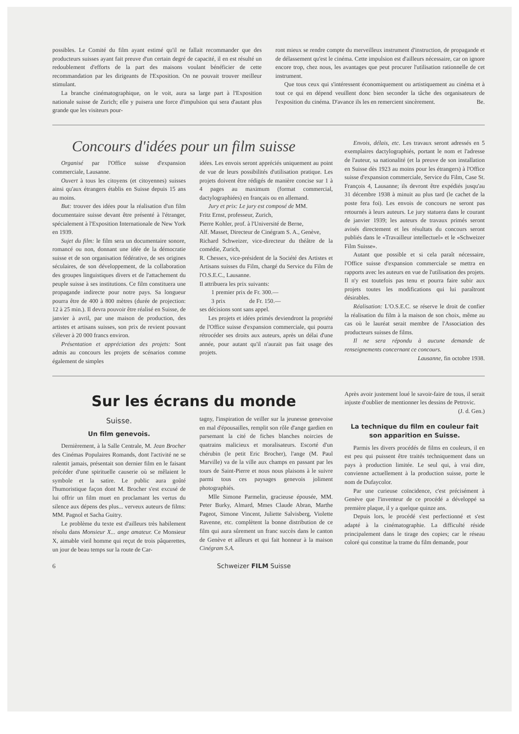possibles. Le Comité du film ayant estimé qu'il ne fallait recommander que des producteurs suisses ayant fait preuve d'un certain degré de capacité, il en est résulté un redoublement d'efforts de la part des maisons voulant bénéficier de cette recommandation par les dirigeants de l'Exposition. On ne pouvait trouver meilleur stimulant.
La branche cinématographique, on le voit, aura sa large part à l'Exposition nationale suisse de Zurich; elle y puisera une force d'impulsion qui sera d'autant plus grande que les visiteurs pour-
ront mieux se rendre compte du merveilleux instrument d'instruction, de propagande et de délassement qu'est le cinéma. Cette impulsion est d'ailleurs nécessaire, car on ignore encore trop, chez nous, les avantages que peut procurer l'utilisation rationnelle de cet instrument.
Que tous ceux qui s'intéressent économiquement ou artistiquement au cinéma et à tout ce qui en dépend veuillent donc bien seconder la tâche des organisateurs de l'exposition du cinéma. D'avance ils les en remercient sincèrement. Be.
Concours d'idées pour un film suisse
Organisé par l'Office suisse d'expansion commerciale, Lausanne.
Ouvert à tous les citoyens (et citoyennes) suisses ainsi qu'aux étrangers établis en Suisse depuis 15 ans au moins.
But: trouver des idées pour la réalisation d'un film documentaire suisse devant être présenté à l'étranger, spécialement à l'Exposition Internationale de New York en 1939.
Sujet du film: le film sera un documentaire sonore, romancé ou non, donnant une idée de la démocratie suisse et de son organisation fédérative, de ses origines séculaires, de son développement, de la collaboration des groupes linguistiques divers et de l'attachement du peuple suisse à ses institutions. Ce film constituera une propagande indirecte pour notre pays. Sa longueur pourra être de 400 à 800 mètres (durée de projection: 12 à 25 min.). Il devra pouvoir être réalisé en Suisse, de janvier à avril, par une maison de production, des artistes et artisans suisses, son prix de revient pouvant s'élever à 20 000 francs environ.
Présentation et appréciation des projets: Sont admis au concours les projets de scénarios comme également de simples
idées. Les envois seront appréciés uniquement au point de vue de leurs possibilités d'utilisation pratique. Les projets doivent être rédigés de manière concise sur 1 à 4 pages au maximum (format commercial, dactylographiées) en français ou en allemand.
Jury et prix: Le jury est composé de MM.
Fritz Ernst, professeur, Zurich,
Pierre Kohler, prof. à l'Université de Berne,
Alf. Masset, Directeur de Cinégram S. A., Genève,
Richard Schweizer, vice-directeur du théâtre de la comédie, Zurich,
R. Chessex, vice-président de la Société des Artistes et Artisans suisses du Film, chargé du Service du Film de l'O.S.E.C., Lausanne.
Il attribuera les prix suivants:
  1 premier prix de Fr. 300.—
  3 prix      de Fr. 150.—
ses décisions sont sans appel.
Les projets et idées primés deviendront la propriété de l'Office suisse d'expansion commerciale, qui pourra rétrocéder ses droits aux auteurs, après un délai d'une année, pour autant qu'il n'aurait pas fait usage des projets.
Envois, délais, etc. Les travaux seront adressés en 5 exemplaires dactylographiés, portant le nom et l'adresse de l'auteur, sa nationalité (et la preuve de son installation en Suisse dès 1923 au moins pour les étrangers) à l'Office suisse d'expansion commerciale, Service du Film, Case St. François 4, Lausanne; ils devront être expédiés jusqu'au 31 décembre 1938 à minuit au plus tard (le cachet de la poste fera foi). Les envois de concours ne seront pas retournés à leurs auteurs. Le jury statuera dans le courant de janvier 1939; les auteurs de travaux primés seront avisés directement et les résultats du concours seront publiés dans le «Travailleur intellectuel» et le «Schweizer Film Suisse».
Autant que possible et si cela paraît nécessaire, l'Office suisse d'expansion commerciale se mettra en rapports avec les auteurs en vue de l'utilisation des projets. Il n'y est toutefois pas tenu et pourra faire subir aux projets toutes les modifications qui lui paraîtront désirables.
Réalisation: L'O.S.E.C. se réserve le droit de confier la réalisation du film à la maison de son choix, même au cas où le lauréat serait membre de l'Association des producteurs suisses de films.
Il ne sera répondu à aucune demande de renseignements concernant ce concours.
Lausanne, fin octobre 1938.
Sur les écrans du monde
Suisse.
Un film genevois.
Dernièrement, à la Salle Centrale, M. Jean Brocher des Cinémas Populaires Romands, dont l'activité ne se ralentit jamais, présentait son dernier film en le faisant précéder d'une spirituelle causerie où se mêlaient le symbole et la satire. Le public aura goûté l'humoristique façon dont M. Brocher s'est excusé de lui offrir un film muet en proclamant les vertus du silence aux dépens des plus... verveux auteurs de films: MM. Pagnol et Sacha Guitry.
Le problème du texte est d'ailleurs très habilement résolu dans Monsieur X... ange amateur. Ce Monsieur X, aimable vieil homme qui reçut de trois pâquerettes, un jour de beau temps sur la route de Car-
tagny, l'inspiration de veiller sur la jeunesse genevoise en mal d'épousailles, remplit son rôle d'ange gardien en parsemant la cité de fiches blanches noircies de quatrains malicieux et moralisateurs. Escorté d'un chérubin (le petit Eric Brocher), l'ange (M. Paul Marville) va de la ville aux champs en passant par les tours de Saint-Pierre et nous nous plaisons à le suivre parmi tous ces paysages genevois joliment photographiés.
Mlle Simone Parmelin, gracieuse épousée, MM. Peter Burky, Almard, Mmes Claude Abran, Marthe Pageot, Simone Vincent, Juliette Salvisberg, Violette Ravenne, etc. complètent la bonne distribution de ce film qui aura sûrement un franc succès dans le canton de Genève et ailleurs et qui fait honneur à la maison Cinégram S.A.
Après avoir justement loué le savoir-faire de tous, il serait injuste d'oublier de mentionner les dessins de Petrovic.
(J. d. Gen.)
La technique du film en couleur fait son apparition en Suisse.
Parmis les divers procédés de films en couleurs, il en est peu qui puissent être traités techniquement dans un pays à production limitée. Le seul qui, à vrai dire, convienne actuellement à la production suisse, porte le nom de Dufaycolor.
Par une curieuse coïncidence, c'est précisément à Genève que l'inventeur de ce procédé a développé sa première plaque, il y a quelque quinze ans.
Depuis lors, le procédé s'est perfectionné et s'est adapté à la cinématographie. La difficulté réside principalement dans le tirage des copies; car le réseau coloré qui constitue la trame du film demande, pour
6 Schweizer FILM Suisse